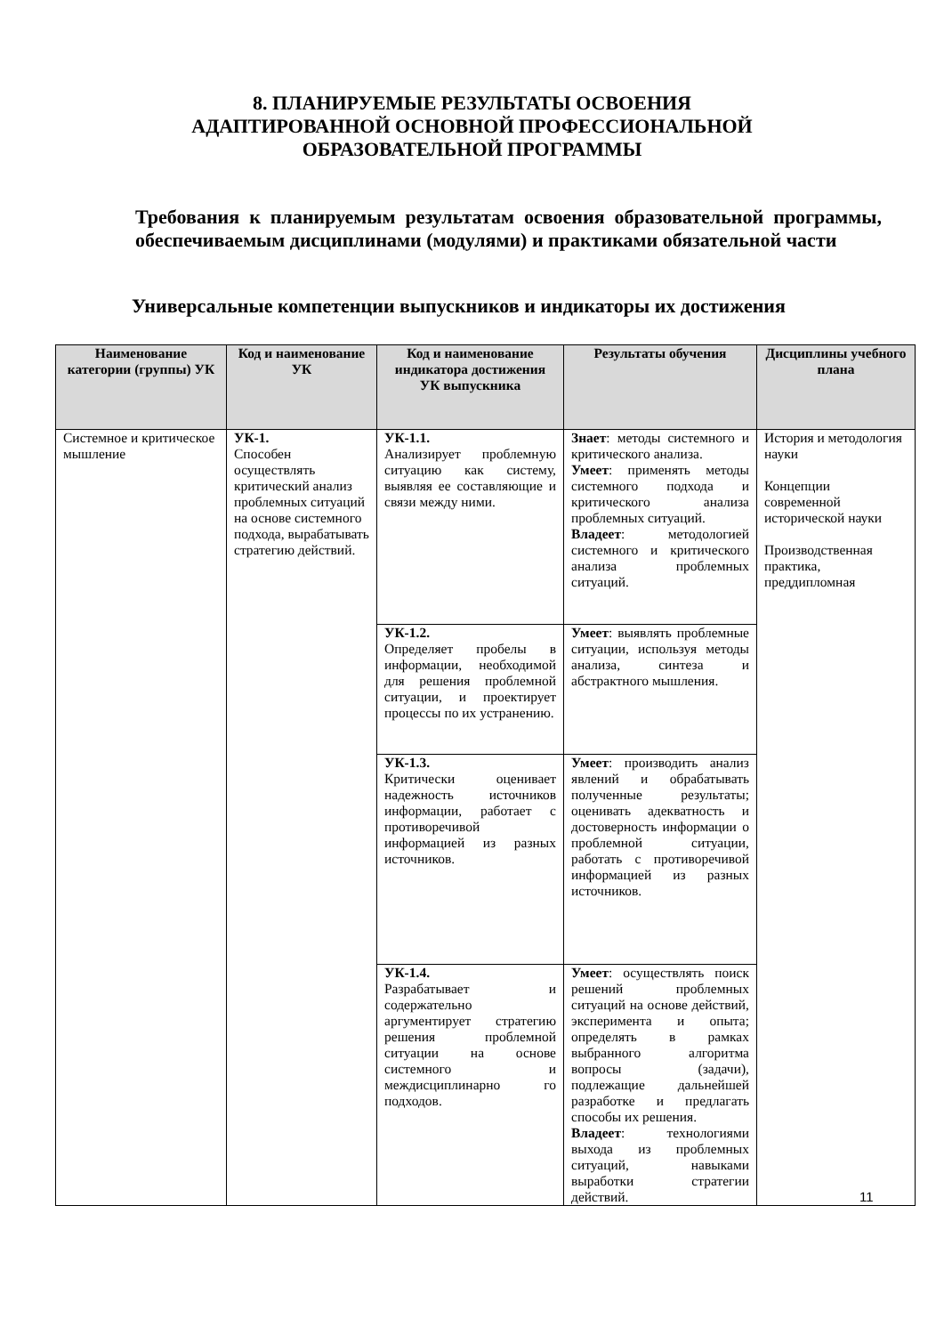8. ПЛАНИРУЕМЫЕ РЕЗУЛЬТАТЫ ОСВОЕНИЯ
АДАПТИРОВАННОЙ ОСНОВНОЙ ПРОФЕССИОНАЛЬНОЙ
ОБРАЗОВАТЕЛЬНОЙ ПРОГРАММЫ
Требования к планируемым результатам освоения образовательной программы, обеспечиваемым дисциплинами (модулями) и практиками обязательной части
Универсальные компетенции выпускников и индикаторы их достижения
| Наименование категории (группы) УК | Код и наименование УК | Код и наименование индикатора достижения УК выпускника | Результаты обучения | Дисциплины учебного плана |
| --- | --- | --- | --- | --- |
| Системное и критическое мышление | УК-1. Способен осуществлять критический анализ проблемных ситуаций на основе системного подхода, вырабатывать стратегию действий. | УК-1.1. Анализирует проблемную ситуацию как систему, выявляя ее составляющие и связи между ними. | Знает : методы системного и критического анализа. Умеет : применять методы системного подхода и критического анализа проблемных ситуаций. Владеет : методологией системного и критического анализа проблемных ситуаций. | История и методология науки Концепции современной исторической науки Производственная практика, преддипломная |
| | | УК-1.2. Определяет пробелы в информации, необходимой для решения проблемной ситуации, и проектирует процессы по их устранению. | Умеет : выявлять проблемные ситуации, используя методы анализа, синтеза и абстрактного мышления. | |
| | | УК-1.3. Критически оценивает надежность источников информации, работает с противоречивой информацией из разных источников. | Умеет : производить анализ явлений и обрабатывать полученные результаты; оценивать адекватность и достоверность информации о проблемной ситуации, работать с противоречивой информацией из разных источников. | |
| | | УК-1.4. Разрабатывает и содержательно аргументирует стратегию решения проблемной ситуации на основе системного и междисциплинарно го подходов. | Умеет : осуществлять поиск решений проблемных ситуаций на основе действий, эксперимента и опыта; определять в рамках выбранного алгоритма вопросы (задачи), подлежащие дальнейшей разработке и предлагать способы их решения. Владеет : технологиями выхода из проблемных ситуаций, навыками выработки стратегии действий. | |
11